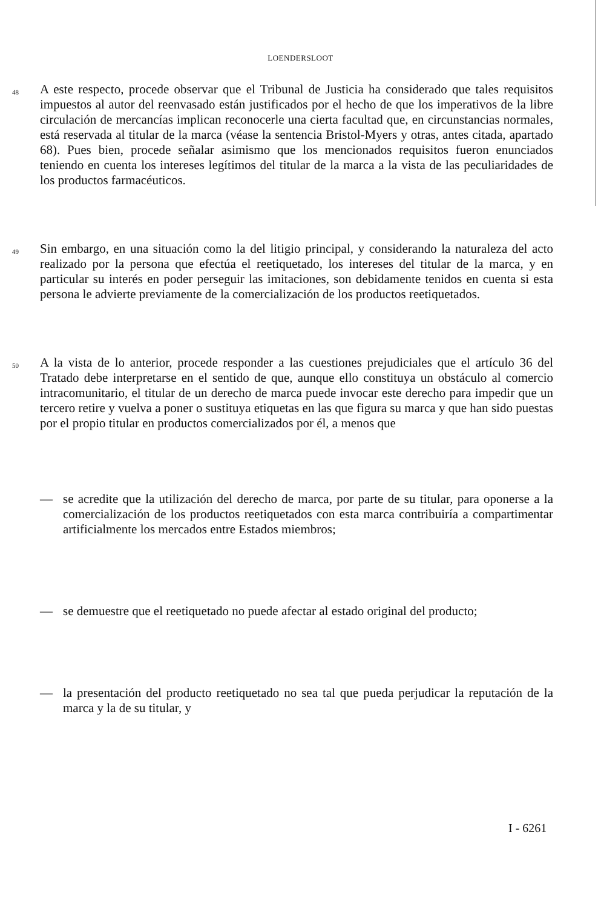LOENDERSLOOT
48
A este respecto, procede observar que el Tribunal de Justicia ha considerado que tales requisitos impuestos al autor del reenvasado están justificados por el hecho de que los imperativos de la libre circulación de mercancías implican reconocerle una cierta facultad que, en circunstancias normales, está reservada al titular de la marca (véase la sentencia Bristol-Myers y otras, antes citada, apartado 68). Pues bien, procede señalar asimismo que los mencionados requisitos fueron enunciados teniendo en cuenta los intereses legítimos del titular de la marca a la vista de las peculiaridades de los productos farmacéuticos.
49
Sin embargo, en una situación como la del litigio principal, y considerando la naturaleza del acto realizado por la persona que efectúa el reetiquetado, los intereses del titular de la marca, y en particular su interés en poder perseguir las imitaciones, son debidamente tenidos en cuenta si esta persona le advierte previamente de la comercialización de los productos reetiquetados.
50
A la vista de lo anterior, procede responder a las cuestiones prejudiciales que el artículo 36 del Tratado debe interpretarse en el sentido de que, aunque ello constituya un obstáculo al comercio intracomunitario, el titular de un derecho de marca puede invocar este derecho para impedir que un tercero retire y vuelva a poner o sustituya etiquetas en las que figura su marca y que han sido puestas por el propio titular en productos comercializados por él, a menos que
— se acredite que la utilización del derecho de marca, por parte de su titular, para oponerse a la comercialización de los productos reetiquetados con esta marca contribuiría a compartimentar artificialmente los mercados entre Estados miembros;
— se demuestre que el reetiquetado no puede afectar al estado original del producto;
— la presentación del producto reetiquetado no sea tal que pueda perjudicar la reputación de la marca y la de su titular, y
I - 6261